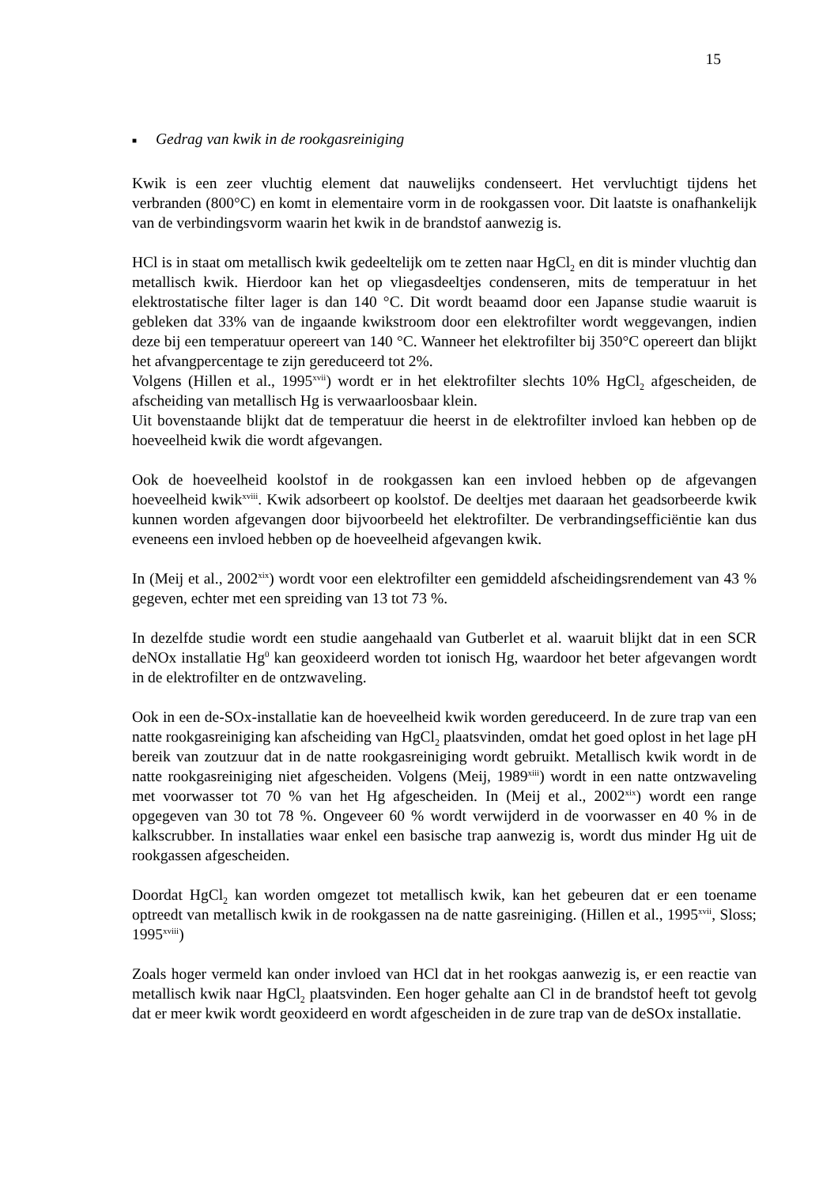15
■ Gedrag van kwik in de rookgasreiniging
Kwik is een zeer vluchtig element dat nauwelijks condenseert. Het vervluchtigt tijdens het verbranden (800°C) en komt in elementaire vorm in de rookgassen voor. Dit laatste is onafhankelijk van de verbindingsvorm waarin het kwik in de brandstof aanwezig is.
HCl is in staat om metallisch kwik gedeeltelijk om te zetten naar HgCl<sub>2</sub> en dit is minder vluchtig dan metallisch kwik. Hierdoor kan het op vliegasdeeltjes condenseren, mits de temperatuur in het elektrostatische filter lager is dan 140 °C. Dit wordt beaamd door een Japanse studie waaruit is gebleken dat 33% van de ingaande kwikstroom door een elektrofilter wordt weggevangen, indien deze bij een temperatuur opereert van 140 °C. Wanneer het elektrofilter bij 350°C opereert dan blijkt het afvangpercentage te zijn gereduceerd tot 2%.
Volgens (Hillen et al., 1995<sup>xvii</sup>) wordt er in het elektrofilter slechts 10% HgCl<sub>2</sub> afgescheiden, de afscheiding van metallisch Hg is verwaarloosbaar klein.
Uit bovenstaande blijkt dat de temperatuur die heerst in de elektrofilter invloed kan hebben op de hoeveelheid kwik die wordt afgevangen.
Ook de hoeveelheid koolstof in de rookgassen kan een invloed hebben op de afgevangen hoeveelheid kwik<sup>xviii</sup>. Kwik adsorbeert op koolstof. De deeltjes met daaraan het geadsorbeerde kwik kunnen worden afgevangen door bijvoorbeeld het elektrofilter. De verbrandingsefficiëntie kan dus eveneens een invloed hebben op de hoeveelheid afgevangen kwik.
In (Meij et al., 2002<sup>xix</sup>) wordt voor een elektrofilter een gemiddeld afscheidingsrendement van 43 % gegeven, echter met een spreiding van 13 tot 73 %.
In dezelfde studie wordt een studie aangehaald van Gutberlet et al. waaruit blijkt dat in een SCR deNOx installatie Hg<sup>0</sup> kan geoxideerd worden tot ionisch Hg, waardoor het beter afgevangen wordt in de elektrofilter en de ontzwaveling.
Ook in een de-SOx-installatie kan de hoeveelheid kwik worden gereduceerd. In de zure trap van een natte rookgasreiniging kan afscheiding van HgCl<sub>2</sub> plaatsvinden, omdat het goed oplost in het lage pH bereik van zoutzuur dat in de natte rookgasreiniging wordt gebruikt. Metallisch kwik wordt in de natte rookgasreiniging niet afgescheiden. Volgens (Meij, 1989<sup>xiii</sup>) wordt in een natte ontzwaveling met voorwasser tot 70 % van het Hg afgescheiden. In (Meij et al., 2002<sup>xix</sup>) wordt een range opgegeven van 30 tot 78 %. Ongeveer 60 % wordt verwijderd in de voorwasser en 40 % in de kalkscrubber. In installaties waar enkel een basische trap aanwezig is, wordt dus minder Hg uit de rookgassen afgescheiden.
Doordat HgCl<sub>2</sub> kan worden omgezet tot metallisch kwik, kan het gebeuren dat er een toename optreedt van metallisch kwik in de rookgassen na de natte gasreiniging. (Hillen et al., 1995<sup>xvii</sup>, Sloss; 1995<sup>xviii</sup>)
Zoals hoger vermeld kan onder invloed van HCl dat in het rookgas aanwezig is, er een reactie van metallisch kwik naar HgCl<sub>2</sub> plaatsvinden. Een hoger gehalte aan Cl in de brandstof heeft tot gevolg dat er meer kwik wordt geoxideerd en wordt afgescheiden in de zure trap van de deSOx installatie.